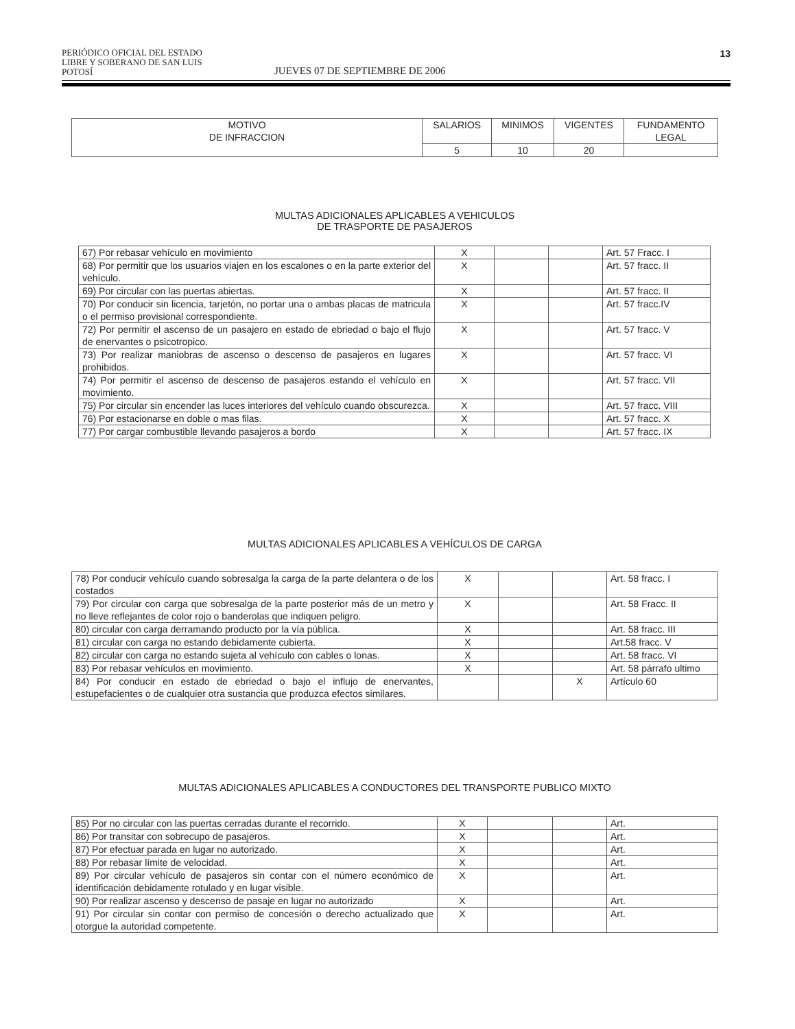PERIÓDICO OFICIAL DEL ESTADO
LIBRE Y SOBERANO DE SAN LUIS POTOSÍ
JUEVES 07 DE SEPTIEMBRE DE 2006
13
| MOTIVO DE INFRACCION | SALARIOS | MINIMOS | VIGENTES | FUNDAMENTO LEGAL |
| --- | --- | --- | --- | --- |
| | 5 | 10 | 20 | |
MULTAS ADICIONALES APLICABLES A VEHICULOS
DE TRASPORTE DE PASAJEROS
| 67) Por rebasar vehículo en movimiento | X | | | Art. 57 Fracc. I |
| 68) Por permitir que los usuarios viajen en los escalones o en la parte exterior del vehículo. | X | | | Art. 57 fracc. II |
| 69) Por circular con las puertas abiertas. | X | | | Art. 57 fracc. II |
| 70) Por conducir sin licencia, tarjetón, no portar una o ambas placas de matricula o el permiso provisional correspondiente. | X | | | Art. 57 fracc.IV |
| 72) Por permitir el ascenso de un pasajero en estado de ebriedad o bajo el flujo de enervantes o psicotropico. | X | | | Art. 57 fracc. V |
| 73) Por realizar maniobras de ascenso o descenso de pasajeros en lugares prohibidos. | X | | | Art. 57 fracc. VI |
| 74) Por permitir el ascenso de descenso de pasajeros estando el vehículo en movimiento. | X | | | Art. 57 fracc. VII |
| 75) Por circular sin encender las luces interiores del vehículo cuando obscurezca. | X | | | Art. 57 fracc. VIII |
| 76) Por estacionarse en doble o mas filas. | X | | | Art. 57 fracc. X |
| 77) Por cargar combustible llevando pasajeros a bordo | X | | | Art. 57 fracc. IX |
MULTAS ADICIONALES APLICABLES A VEHÍCULOS DE CARGA
| 78) Por conducir vehículo cuando sobresalga la carga de la parte delantera o de los costados | X | | | Art. 58 fracc. I |
| 79) Por circular con carga que sobresalga de la parte posterior más de un metro y no lleve reflejantes de color rojo o banderolas que indiquen peligro. | X | | | Art. 58 Fracc. II |
| 80) circular con carga derramando producto por la vía pública. | X | | | Art. 58 fracc. III |
| 81) circular con carga no estando debidamente cubierta. | X | | | Art.58 fracc. V |
| 82) circular con carga no estando sujeta al vehículo con cables o lonas. | X | | | Art. 58 fracc. VI |
| 83) Por rebasar vehículos en movimiento. | X | | | Art. 58 párrafo ultimo |
| 84) Por conducir en estado de ebriedad o bajo el influjo de enervantes, estupefacientes o de cualquier otra sustancia que produzca efectos similares. | | | X | Artículo 60 |
MULTAS ADICIONALES APLICABLES A CONDUCTORES DEL TRANSPORTE PUBLICO MIXTO
| 85) Por no circular con las puertas cerradas durante el recorrido. | X | | | Art. |
| 86) Por transitar con sobrecupo de pasajeros. | X | | | Art. |
| 87) Por efectuar parada en lugar no autorizado. | X | | | Art. |
| 88) Por rebasar límite de velocidad. | X | | | Art. |
| 89) Por circular vehículo de pasajeros sin contar con el número económico de identificación debidamente rotulado y en lugar visible. | X | | | Art. |
| 90) Por realizar ascenso y descenso de pasaje en lugar no autorizado | X | | | Art. |
| 91) Por circular sin contar con permiso de concesión o derecho actualizado que otorgue la autoridad competente. | X | | | Art. |